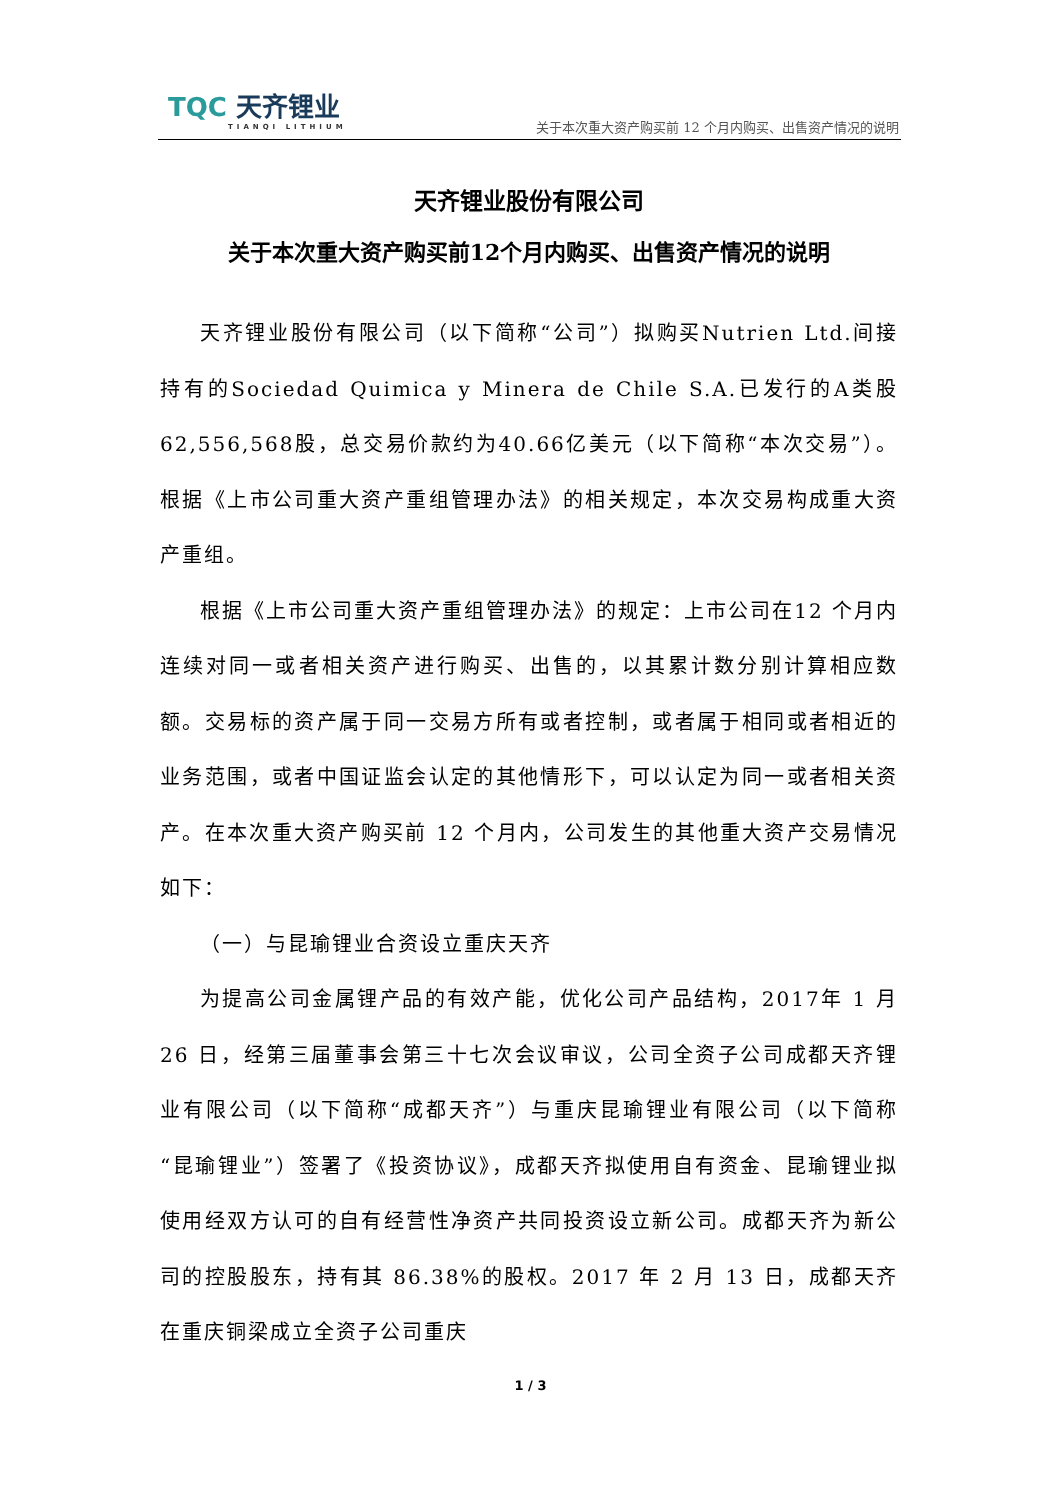TQC 天齐锂业
TIANQI LITHIUM
关于本次重大资产购买前 12 个月内购买、出售资产情况的说明
天齐锂业股份有限公司
关于本次重大资产购买前12个月内购买、出售资产情况的说明
天齐锂业股份有限公司（以下简称“公司”）拟购买Nutrien Ltd.间接持有的Sociedad Quimica y Minera de Chile S.A.已发行的A类股62,556,568股，总交易价款约为40.66亿美元（以下简称“本次交易”）。根据《上市公司重大资产重组管理办法》的相关规定，本次交易构成重大资产重组。
根据《上市公司重大资产重组管理办法》的规定：上市公司在12 个月内连续对同一或者相关资产进行购买、出售的，以其累计数分别计算相应数额。交易标的资产属于同一交易方所有或者控制，或者属于相同或者相近的业务范围，或者中国证监会认定的其他情形下，可以认定为同一或者相关资产。在本次重大资产购买前 12 个月内，公司发生的其他重大资产交易情况如下：
（一）与昆瑜锂业合资设立重庆天齐
为提高公司金属锂产品的有效产能，优化公司产品结构，2017年 1 月 26 日，经第三届董事会第三十七次会议审议，公司全资子公司成都天齐锂业有限公司（以下简称“成都天齐”）与重庆昆瑜锂业有限公司（以下简称“昆瑜锂业”）签署了《投资协议》，成都天齐拟使用自有资金、昆瑜锂业拟使用经双方认可的自有经营性净资产共同投资设立新公司。成都天齐为新公司的控股股东，持有其 86.38%的股权。2017 年 2 月 13 日，成都天齐在重庆铜梁成立全资子公司重庆
1 / 3